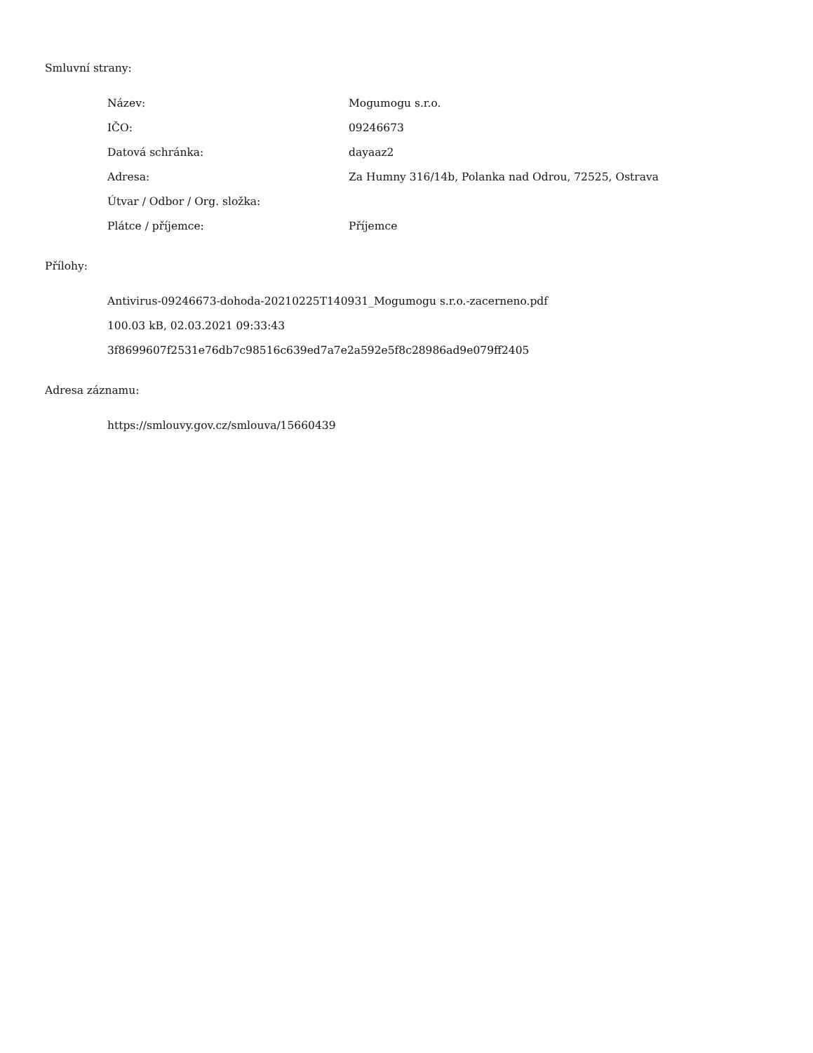Smluvní strany:
| Název: | Mogumogu s.r.o. |
| IČO: | 09246673 |
| Datová schránka: | dayaaz2 |
| Adresa: | Za Humny 316/14b, Polanka nad Odrou, 72525, Ostrava |
| Útvar / Odbor / Org. složka: | |
| Plátce / příjemce: | Příjemce |
Přílohy:
Antivirus-09246673-dohoda-20210225T140931_Mogumogu s.r.o.-zacerneno.pdf
100.03 kB, 02.03.2021 09:33:43
3f8699607f2531e76db7c98516c639ed7a7e2a592e5f8c28986ad9e079ff2405
Adresa záznamu:
https://smlouvy.gov.cz/smlouva/15660439